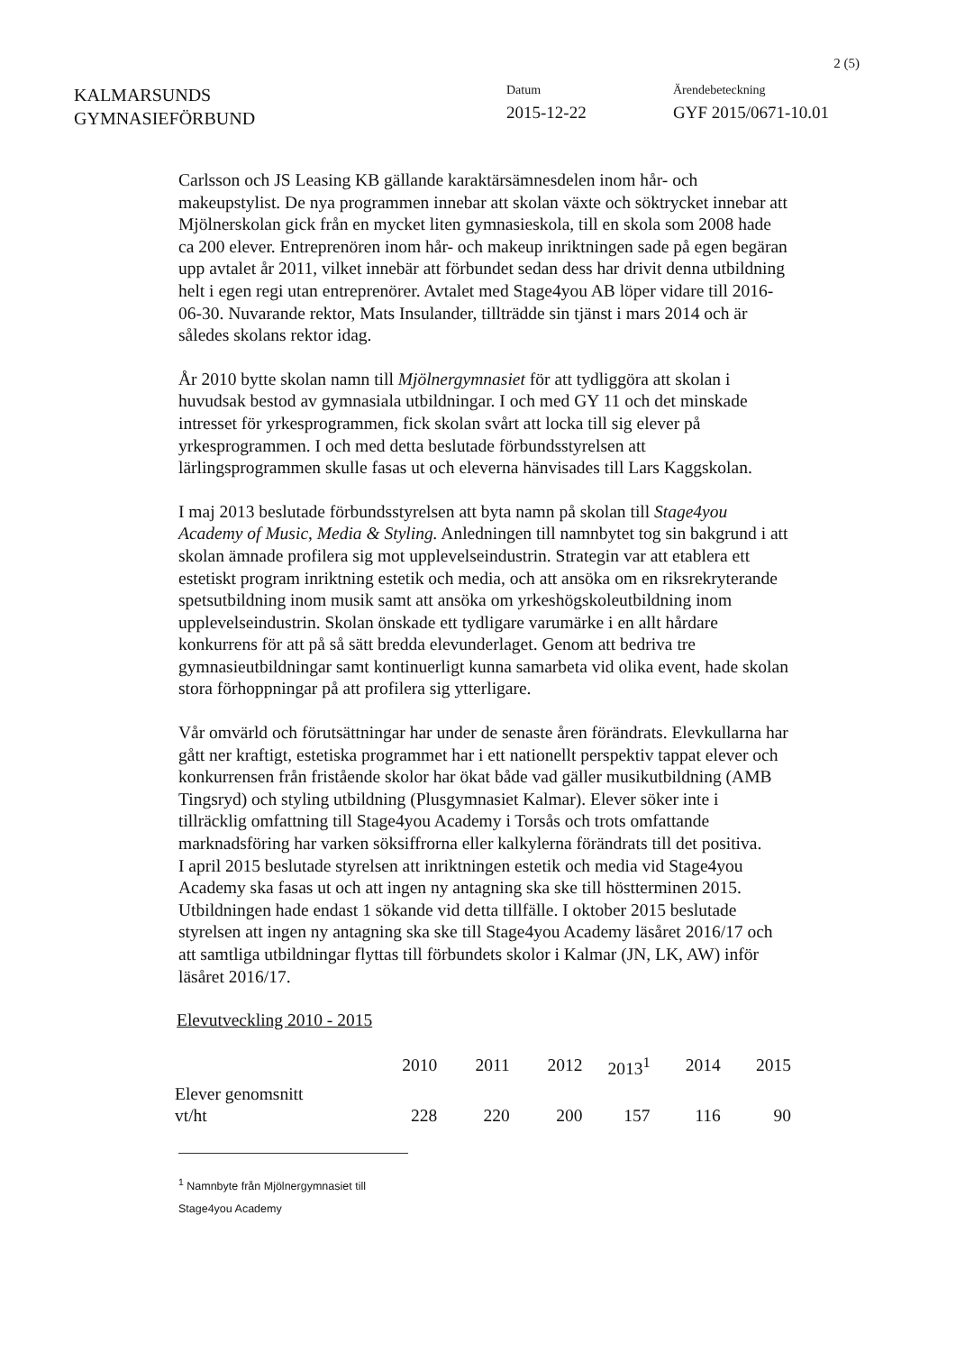2 (5)
KALMARSUNDS
GYMNASIEFÖRBUND
Datum
2015-12-22
Ärendebeteckning
GYF 2015/0671-10.01
Carlsson och JS Leasing KB gällande karaktärsämnesdelen inom hår- och makeupstylist. De nya programmen innebar att skolan växte och söktrycket innebar att Mjölnerskolan gick från en mycket liten gymnasieskola, till en skola som 2008 hade ca 200 elever. Entreprenören inom hår- och makeup inriktningen sade på egen begäran upp avtalet år 2011, vilket innebär att förbundet sedan dess har drivit denna utbildning helt i egen regi utan entreprenörer. Avtalet med Stage4you AB löper vidare till 2016-06-30. Nuvarande rektor, Mats Insulander, tillträdde sin tjänst i mars 2014 och är således skolans rektor idag.
År 2010 bytte skolan namn till Mjölnergymnasiet för att tydliggöra att skolan i huvudsak bestod av gymnasiala utbildningar. I och med GY 11 och det minskade intresset för yrkesprogrammen, fick skolan svårt att locka till sig elever på yrkesprogrammen. I och med detta beslutade förbundsstyrelsen att lärlingsprogrammen skulle fasas ut och eleverna hänvisades till Lars Kaggskolan.
I maj 2013 beslutade förbundsstyrelsen att byta namn på skolan till Stage4you Academy of Music, Media & Styling. Anledningen till namnbytet tog sin bakgrund i att skolan ämnade profilera sig mot upplevelseindustrin. Strategin var att etablera ett estetiskt program inriktning estetik och media, och att ansöka om en riksrekryterande spetsutbildning inom musik samt att ansöka om yrkeshögskoleutbildning inom upplevelseindustrin. Skolan önskade ett tydligare varumärke i en allt hårdare konkurrens för att på så sätt bredda elevunderlaget. Genom att bedriva tre gymnasieutbildningar samt kontinuerligt kunna samarbeta vid olika event, hade skolan stora förhoppningar på att profilera sig ytterligare.
Vår omvärld och förutsättningar har under de senaste åren förändrats. Elevkullarna har gått ner kraftigt, estetiska programmet har i ett nationellt perspektiv tappat elever och konkurrensen från fristående skolor har ökat både vad gäller musikutbildning (AMB Tingsryd) och styling utbildning (Plusgymnasiet Kalmar). Elever söker inte i tillräcklig omfattning till Stage4you Academy i Torsås och trots omfattande marknadsföring har varken söksiffrorna eller kalkylerna förändrats till det positiva.
I april 2015 beslutade styrelsen att inriktningen estetik och media vid Stage4you Academy ska fasas ut och att ingen ny antagning ska ske till höstterminen 2015. Utbildningen hade endast 1 sökande vid detta tillfälle. I oktober 2015 beslutade styrelsen att ingen ny antagning ska ske till Stage4you Academy läsåret 2016/17 och att samtliga utbildningar flyttas till förbundets skolor i Kalmar (JN, LK, AW) inför läsåret 2016/17.
Elevutveckling 2010 - 2015
| | 2010 | 2011 | 2012 | 2013<sup>1</sup> | 2014 | 2015 |
| --- | --- | --- | --- | --- | --- | --- |
| Elever genomsnitt vt/ht | 228 | 220 | 200 | 157 | 116 | 90 |
<sup>1</sup> Namnbyte från Mjölnergymnasiet till Stage4you Academy